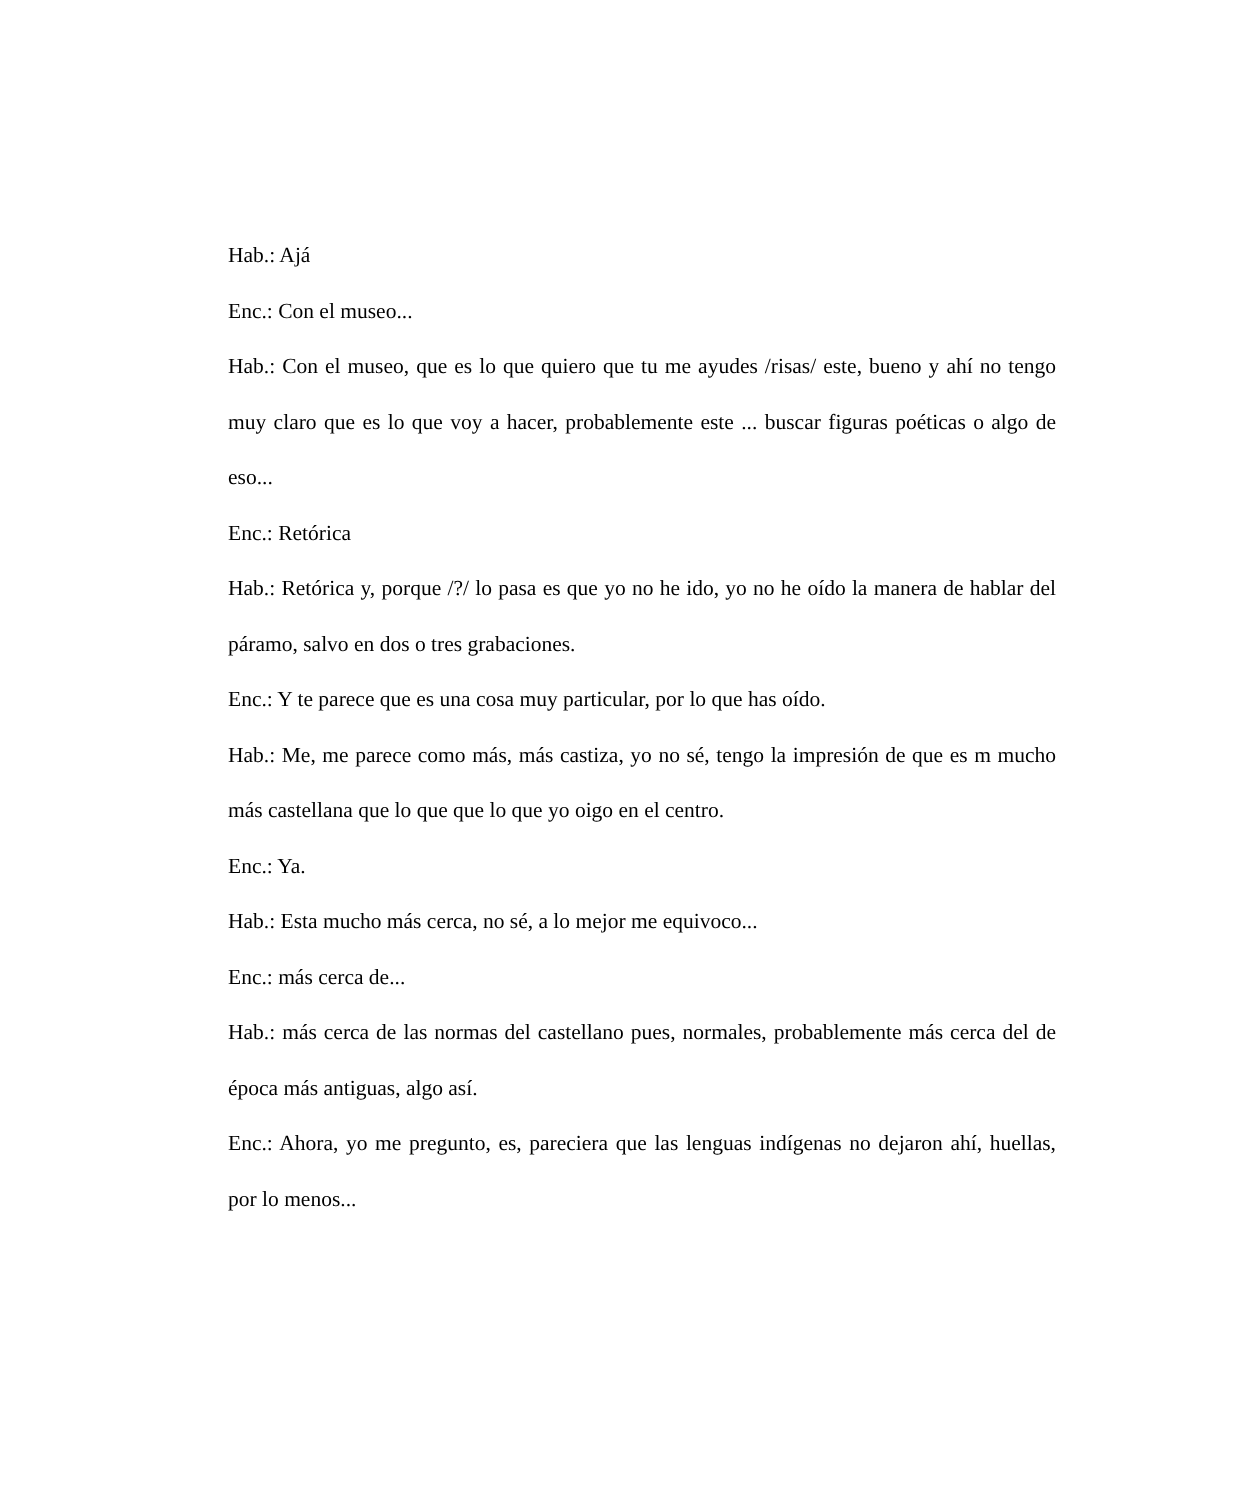Hab.: Ajá
Enc.: Con el museo...
Hab.: Con el museo, que es lo que quiero que tu me ayudes /risas/ este, bueno y ahí no tengo muy claro que es lo que voy a hacer, probablemente este ... buscar figuras poéticas o algo de eso...
Enc.: Retórica
Hab.: Retórica y, porque /?/ lo pasa es que yo no he ido, yo no he oído la manera de hablar del páramo, salvo en dos o tres grabaciones.
Enc.: Y te parece que es una cosa muy particular, por lo que has oído.
Hab.: Me, me parece como más, más castiza, yo no sé, tengo la impresión de que es m mucho más castellana que lo que que lo que yo oigo en el centro.
Enc.: Ya.
Hab.: Esta mucho más cerca, no sé, a lo mejor me equivoco...
Enc.: más cerca de...
Hab.: más cerca de las normas del castellano pues, normales, probablemente más cerca del de época más antiguas, algo así.
Enc.: Ahora, yo me pregunto, es, pareciera que las lenguas indígenas no dejaron ahí, huellas, por lo menos...